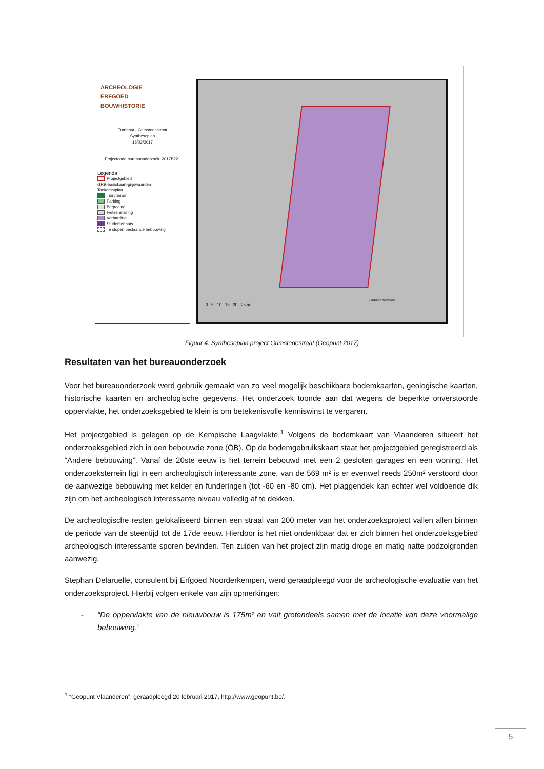ARCHEOLOGIE
ERFGOED
BOUWHISTORIE
Turnhout - Grimstedestraat
Syntheseplan
16/02/2017
Projectcode bureauonderzoek: 2017B221
Legenda
Projectgebied
GRB-basiskaart-grijswaarden
Toekomstplan
Tuin/terras
Parking
Begroeing
Fietsenstalling
Verharding
Studentenhuis
Te slopen bestaande bebouwing
0 5 10 15 20 25 m
Grimstedestraat
Figuur 4: Syntheseplan project Grimstedestraat (Geopunt 2017)
Resultaten van het bureauonderzoek
Voor het bureauonderzoek werd gebruik gemaakt van zo veel mogelijk beschikbare bodemkaarten, geologische kaarten, historische kaarten en archeologische gegevens. Het onderzoek toonde aan dat wegens de beperkte onverstoorde oppervlakte, het onderzoeksgebied te klein is om betekenisvolle kenniswinst te vergaren.
Het projectgebied is gelegen op de Kempische Laagvlakte.<sup>1</sup> Volgens de bodemkaart van Vlaanderen situeert het onderzoeksgebied zich in een bebouwde zone (OB). Op de bodemgebruikskaart staat het projectgebied geregistreerd als “Andere bebouwing”. Vanaf de 20ste eeuw is het terrein bebouwd met een 2 gesloten garages en een woning. Het onderzoeksterrein ligt in een archeologisch interessante zone, van de 569 m² is er evenwel reeds 250m² verstoord door de aanwezige bebouwing met kelder en funderingen (tot -60 en -80 cm). Het plaggendek kan echter wel voldoende dik zijn om het archeologisch interessante niveau volledig af te dekken.
De archeologische resten gelokaliseerd binnen een straal van 200 meter van het onderzoeksproject vallen allen binnen de periode van de steentijd tot de 17de eeuw. Hierdoor is het niet ondenkbaar dat er zich binnen het onderzoeksgebied archeologisch interessante sporen bevinden. Ten zuiden van het project zijn matig droge en matig natte podzolgronden aanwezig.
Stephan Delaruelle, consulent bij Erfgoed Noorderkempen, werd geraadpleegd voor de archeologische evaluatie van het onderzoeksproject. Hierbij volgen enkele van zijn opmerkingen:
- “De oppervlakte van de nieuwbouw is 175m² en valt grotendeels samen met de locatie van deze voormalige bebouwing.”
<sup>1</sup> “Geopunt Vlaanderen”, geraadpleegd 20 februari 2017, http://www.geopunt.be/.
5